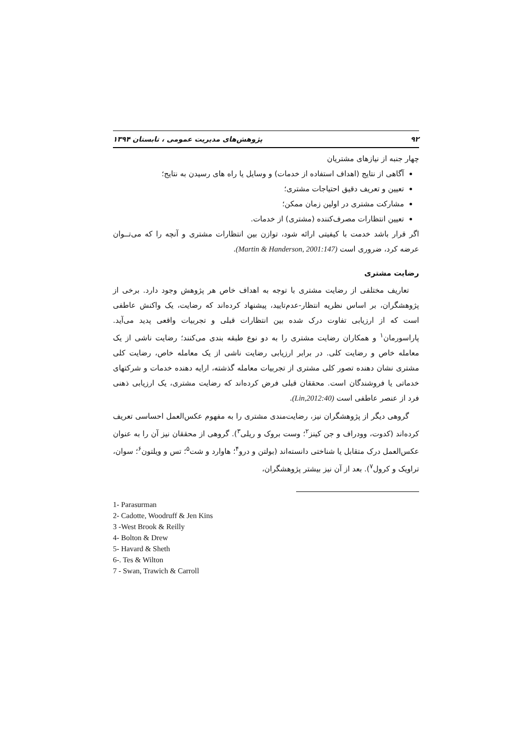۹۲ پژوهش‌های مدیریت عمومی ، تابستان ۱۳۹۴
چهار جنبه از نیازهای مشتریان
آگاهی از نتایج (اهداف استفاده از خدمات) و وسایل یا راه های رسیدن به نتایج؛
تعیین و تعریف دقیق احتیاجات مشتری؛
مشارکت مشتری در اولین زمان ممکن؛
تعیین انتظارات مصرف‌کننده (مشتری) از خدمات.
اگر قرار باشد خدمت با کیفیتی ارائه شود، توازن بین انتظارات مشتری و آنچه را که می‌تــوان عرضه کرد، ضروری است (Martin & Handerson, 2001:147).
رضایت مشتری
تعاریف مختلفی از رضایت مشتری با توجه به اهداف خاص هر پژوهش وجود دارد. برخی از پژوهشگران، بر اساس نظریه انتظار-عدم‌تایید، پیشنهاد کرده‌اند که رضایت، یک واکنش عاطفی است که از ارزیابی تفاوت درک شده بین انتظارات قبلی و تجربیات واقعی پدید می‌آید. پاراسورمان<sup>۱</sup> و همکاران رضایت مشتری را به دو نوع طبقه بندی می‌کنند؛ رضایت ناشی از یک معامله خاص و رضایت کلی. در برابر ارزیابی رضایت ناشی از یک معامله خاص، رضایت کلی مشتری نشان دهنده تصور کلی مشتری از تجربیات معامله گذشته، ارایه دهنده خدمات و شرکتهای خدماتی یا فروشندگان است. محققان قبلی فرض کرده‌اند که رضایت مشتری، یک ارزیابی ذهنی فرد از عنصر عاطفی است (Lin,2012:40).
گروهی دیگر از پژوهشگران نیز، رضایت‌مندی مشتری را به مفهوم عکس‌العمل احساسی تعریف کرده‌اند (کدوت، وودراف و جن کینز<sup>۲</sup>؛ وست بروک و ریلی<sup>۳</sup>). گروهی از محققان نیز آن را به عنوان عکس‌العمل درک متقابل یا شناختی دانسته‌اند (بولتن و درو<sup>۴</sup>؛ هاوارد و شت<sup>۵</sup>؛ تس و ویلتون<sup>۶</sup>؛ سوان، تراویک و کرول<sup>۷</sup>). بعد از آن نیز بیشتر پژوهشگران،
1- Parasurman
2- Cadotte, Woodruff & Jen Kins
3 -West Brook & Reilly
4- Bolton & Drew
5- Havard & Sheth
6-. Tes & Wilton
7 - Swan, Trawich & Carroll